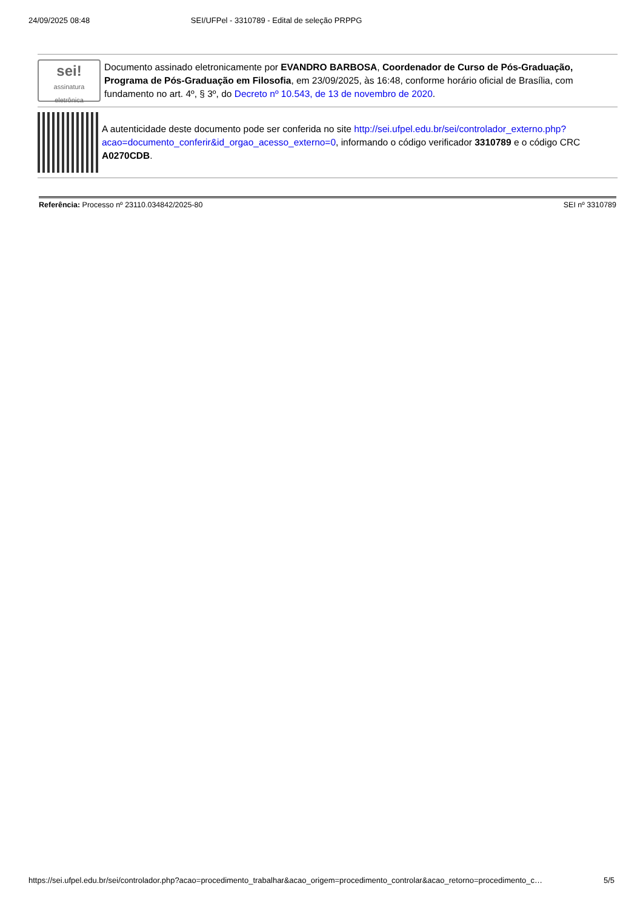24/09/2025 08:48 SEI/UFPel - 3310789 - Edital de seleção PRPPG
sei!
assinatura eletrônica
Documento assinado eletronicamente por EVANDRO BARBOSA, Coordenador de Curso de Pós-Graduação, Programa de Pós-Graduação em Filosofia, em 23/09/2025, às 16:48, conforme horário oficial de Brasília, com fundamento no art. 4º, § 3º, do Decreto nº 10.543, de 13 de novembro de 2020.
A autenticidade deste documento pode ser conferida no site http://sei.ufpel.edu.br/sei/controlador_externo.php?acao=documento_conferir&id_orgao_acesso_externo=0, informando o código verificador 3310789 e o código CRC A0270CDB.
Referência: Processo nº 23110.034842/2025-80 SEI nº 3310789
https://sei.ufpel.edu.br/sei/controlador.php?acao=procedimento_trabalhar&acao_origem=procedimento_controlar&acao_retorno=procedimento_c… 5/5